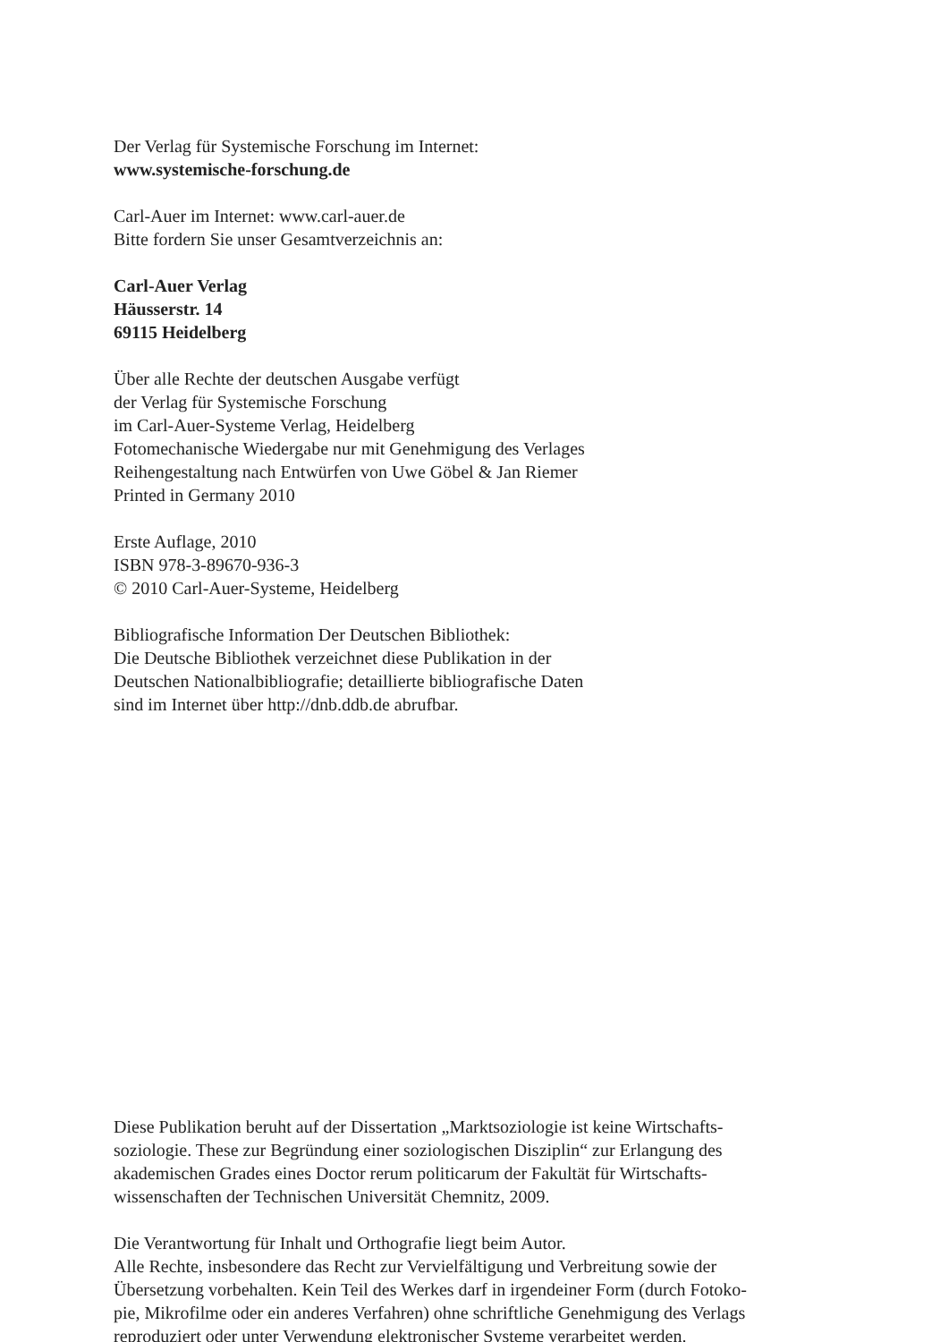Der Verlag für Systemische Forschung im Internet:
www.systemische-forschung.de
Carl-Auer im Internet: www.carl-auer.de
Bitte fordern Sie unser Gesamtverzeichnis an:
Carl-Auer Verlag
Häusserstr. 14
69115 Heidelberg
Über alle Rechte der deutschen Ausgabe verfügt
der Verlag für Systemische Forschung
im Carl-Auer-Systeme Verlag, Heidelberg
Fotomechanische Wiedergabe nur mit Genehmigung des Verlages
Reihengestaltung nach Entwürfen von Uwe Göbel & Jan Riemer
Printed in Germany 2010
Erste Auflage, 2010
ISBN 978-3-89670-936-3
© 2010 Carl-Auer-Systeme, Heidelberg
Bibliografische Information Der Deutschen Bibliothek:
Die Deutsche Bibliothek verzeichnet diese Publikation in der
Deutschen Nationalbibliografie; detaillierte bibliografische Daten
sind im Internet über http://dnb.ddb.de abrufbar.
Diese Publikation beruht auf der Dissertation „Marktsoziologie ist keine Wirtschafts-
soziologie. These zur Begründung einer soziologischen Disziplin“ zur Erlangung des
akademischen Grades eines Doctor rerum politicarum der Fakultät für Wirtschafts-
wissenschaften der Technischen Universität Chemnitz, 2009.
Die Verantwortung für Inhalt und Orthografie liegt beim Autor.
Alle Rechte, insbesondere das Recht zur Vervielfältigung und Verbreitung sowie der
Übersetzung vorbehalten. Kein Teil des Werkes darf in irgendeiner Form (durch Fotoko-
pie, Mikrofilme oder ein anderes Verfahren) ohne schriftliche Genehmigung des Verlags
reproduziert oder unter Verwendung elektronischer Systeme verarbeitet werden.